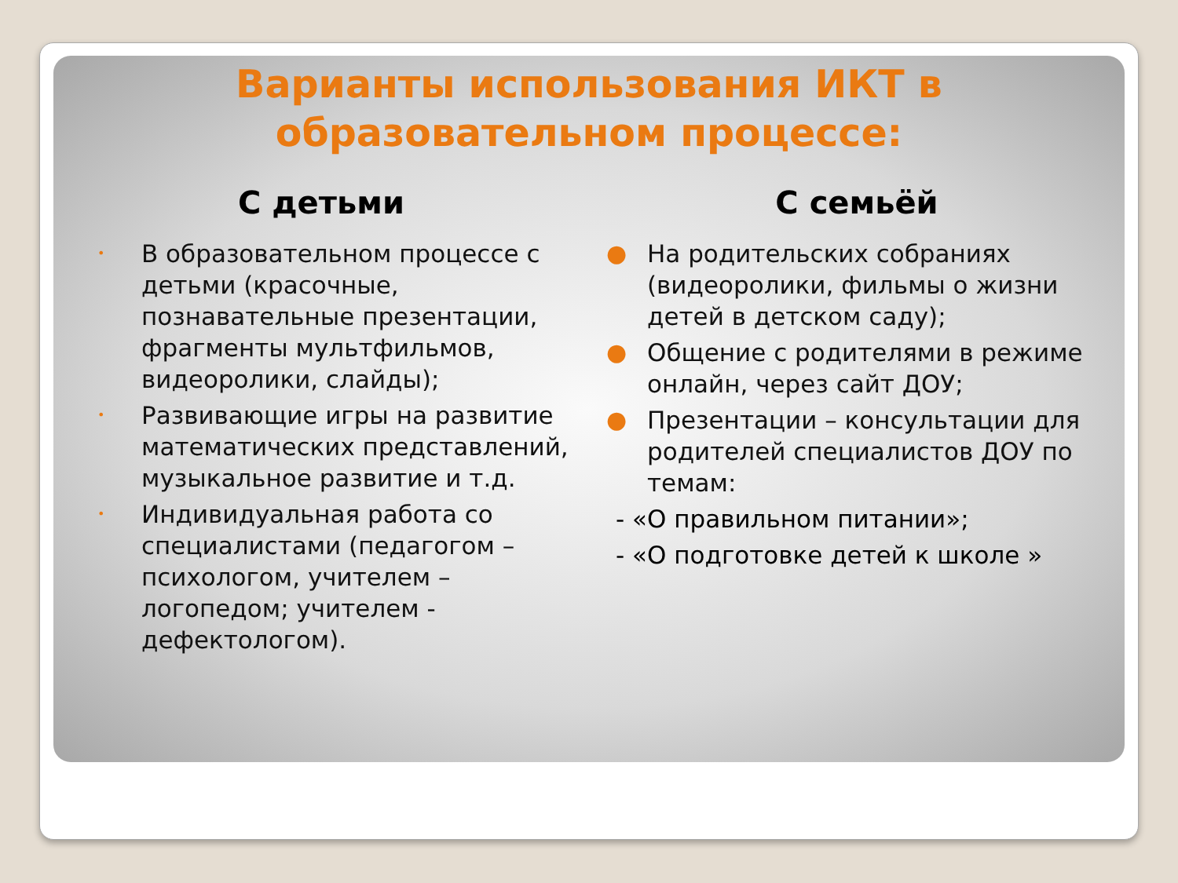Варианты использования ИКТ в
образовательном процессе:
С детьми
• В образовательном процессе с детьми (красочные, познавательные презентации, фрагменты мультфильмов, видеоролики, слайды);
• Развивающие игры на развитие математических представлений, музыкальное развитие и т.д.
• Индивидуальная работа со специалистами (педагогом – психологом, учителем – логопедом; учителем - дефектологом).
С семьёй
● На родительских собраниях (видеоролики, фильмы о жизни детей в детском саду);
● Общение с родителями в режиме онлайн, через сайт ДОУ;
● Презентации – консультации для родителей специалистов ДОУ по темам:
- «О правильном питании»;
- «О подготовке детей к школе »